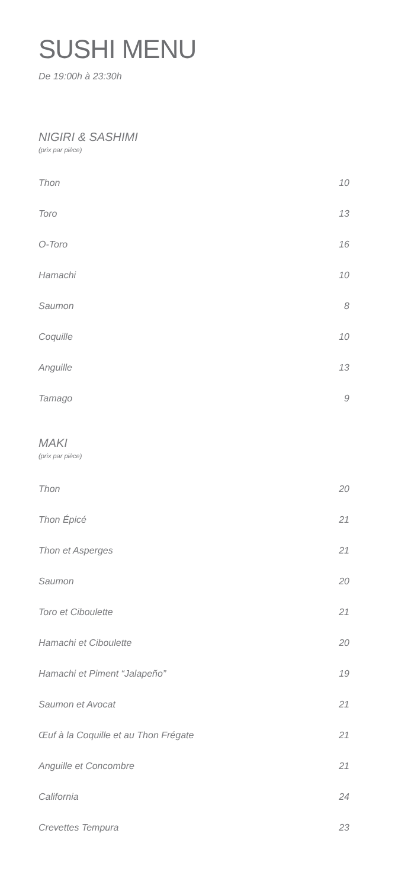SUSHI MENU
De 19:00h à 23:30h
NIGIRI & SASHIMI
(prix par pièce)
Thon 10
Toro 13
O-Toro 16
Hamachi 10
Saumon 8
Coquille 10
Anguille 13
Tamago 9
MAKI
(prix par pièce)
Thon 20
Thon Épicé 21
Thon et Asperges 21
Saumon 20
Toro et Ciboulette 21
Hamachi et Ciboulette 20
Hamachi et Piment “Jalapeño” 19
Saumon et Avocat 21
Œuf à la Coquille et au Thon Frégate 21
Anguille et Concombre 21
California 24
Crevettes Tempura 23